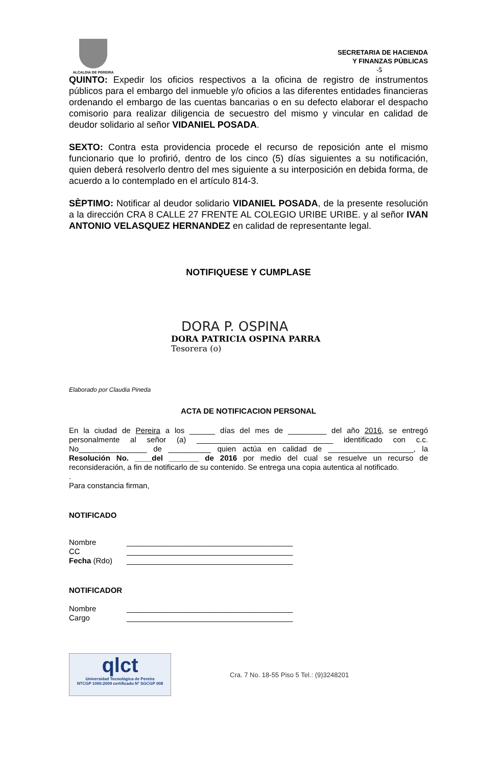ALCALDIA DE PEREIRA
SECRETARIA DE HACIENDA
Y FINANZAS PÚBLICAS
-5
QUINTO: Expedir los oficios respectivos a la oficina de registro de instrumentos públicos para el embargo del inmueble y/o oficios a las diferentes entidades financieras ordenando el embargo de las cuentas bancarias o en su defecto elaborar el despacho comisorio para realizar diligencia de secuestro del mismo y vincular en calidad de deudor solidario al señor VIDANIEL POSADA.
SEXTO: Contra esta providencia procede el recurso de reposición ante el mismo funcionario que lo profirió, dentro de los cinco (5) días siguientes a su notificación, quien deberá resolverlo dentro del mes siguiente a su interposición en debida forma, de acuerdo a lo contemplado en el artículo 814-3.
SÈPTIMO: Notificar al deudor solidario VIDANIEL POSADA, de la presente resolución a la dirección CRA 8 CALLE 27 FRENTE AL COLEGIO URIBE URIBE. y al señor IVAN ANTONIO VELASQUEZ HERNANDEZ en calidad de representante legal.
NOTIFIQUESE Y CUMPLASE
DORA P. OSPINA
DORA PATRICIA OSPINA PARRA
Tesorera (o)
Elaborado por Claudia Pineda
ACTA DE NOTIFICACION PERSONAL
En la ciudad de Pereira a los ______ días del mes de _________ del año 2016, se entregó personalmente al señor (a) ________________________________ identificado con c.c. No________________ de __________ quien actúa en calidad de ____________________, la Resolución No. ____del _______ de 2016 por medio del cual se resuelve un recurso de reconsideración, a fin de notificarlo de su contenido. Se entrega una copia autentica al notificado.
.
Para constancia firman,
NOTIFICADO
| Nombre | _______________________________________ |
| CC | _______________________________________ |
| Fecha (Rdo) | _______________________________________ |
NOTIFICADOR
| Nombre | _______________________________________ |
| Cargo | _______________________________________ |
qlct
Universidad Tecnológica de Pereira
NTCGP 1000:2009 certificado Nº SGCGP 008
Cra. 7 No. 18-55 Piso 5 Tel.: (9)3248201